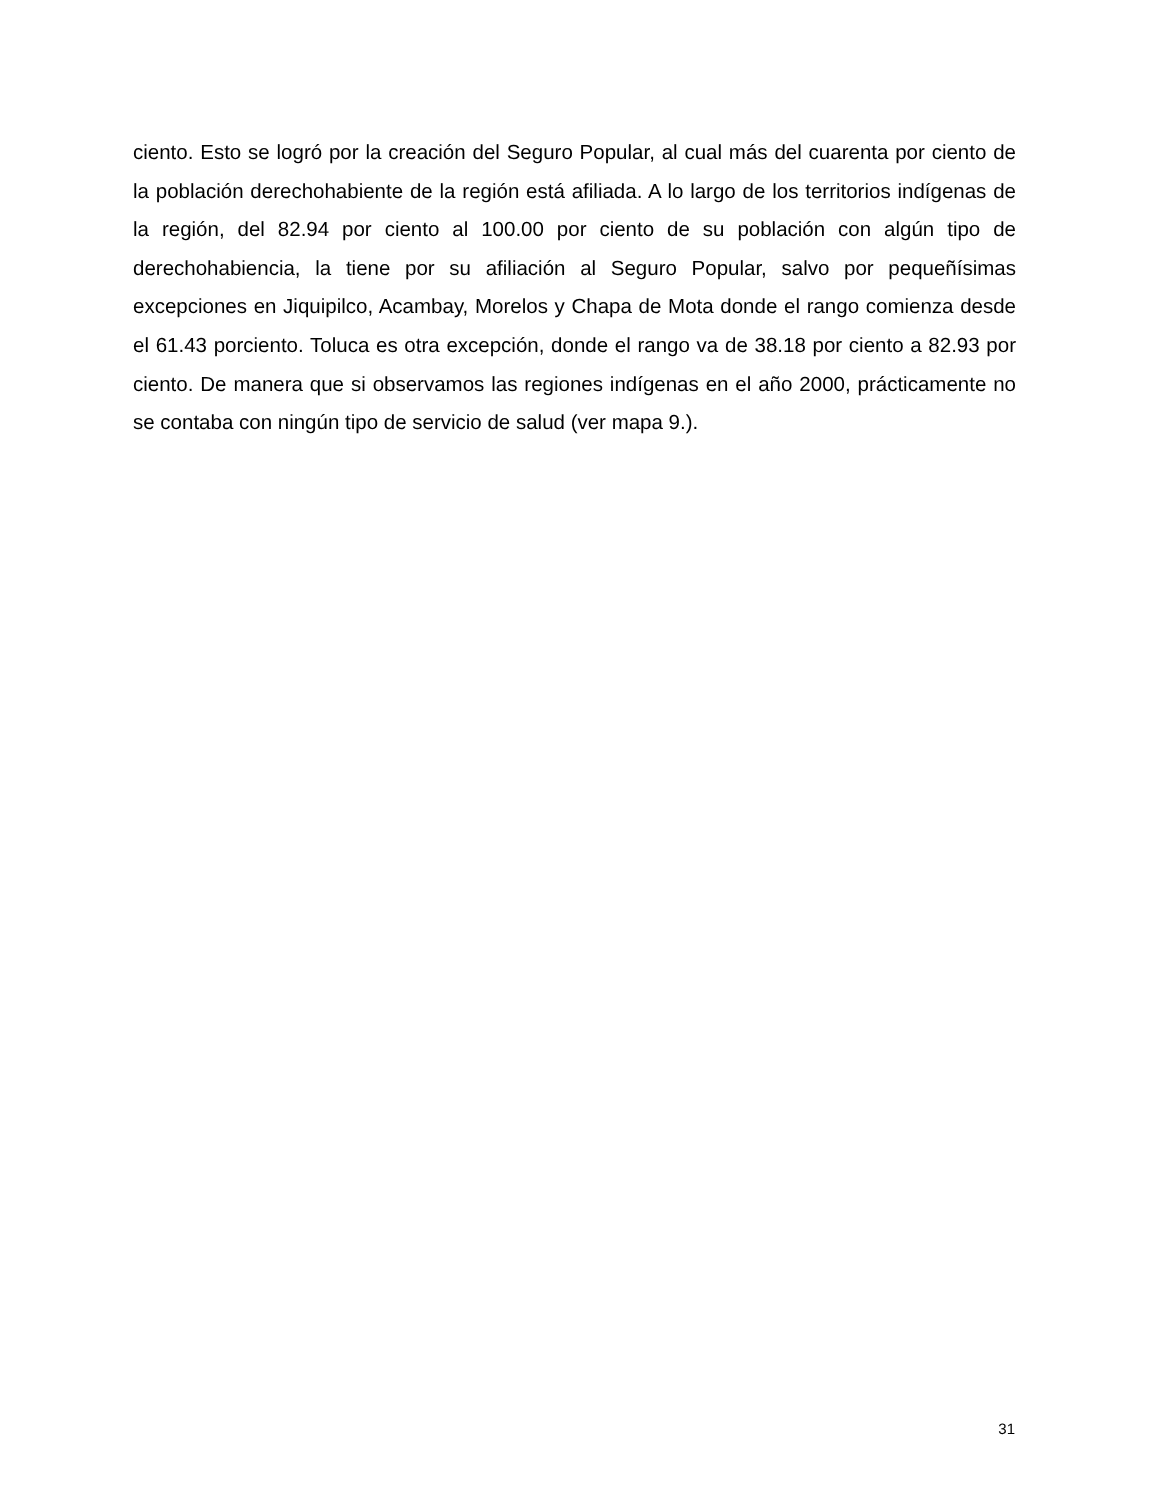ciento. Esto se logró por la creación del Seguro Popular, al cual más del cuarenta por ciento de la población derechohabiente de la región está afiliada. A lo largo de los territorios indígenas de la región, del 82.94 por ciento al 100.00 por ciento de su población con algún tipo de derechohabiencia, la tiene por su afiliación al Seguro Popular, salvo por pequeñísimas excepciones en Jiquipilco, Acambay, Morelos y Chapa de Mota donde el rango comienza desde el 61.43 porciento. Toluca es otra excepción, donde el rango va de 38.18 por ciento a 82.93 por ciento. De manera que si observamos las regiones indígenas en el año 2000, prácticamente no se contaba con ningún tipo de servicio de salud (ver mapa 9.).
31